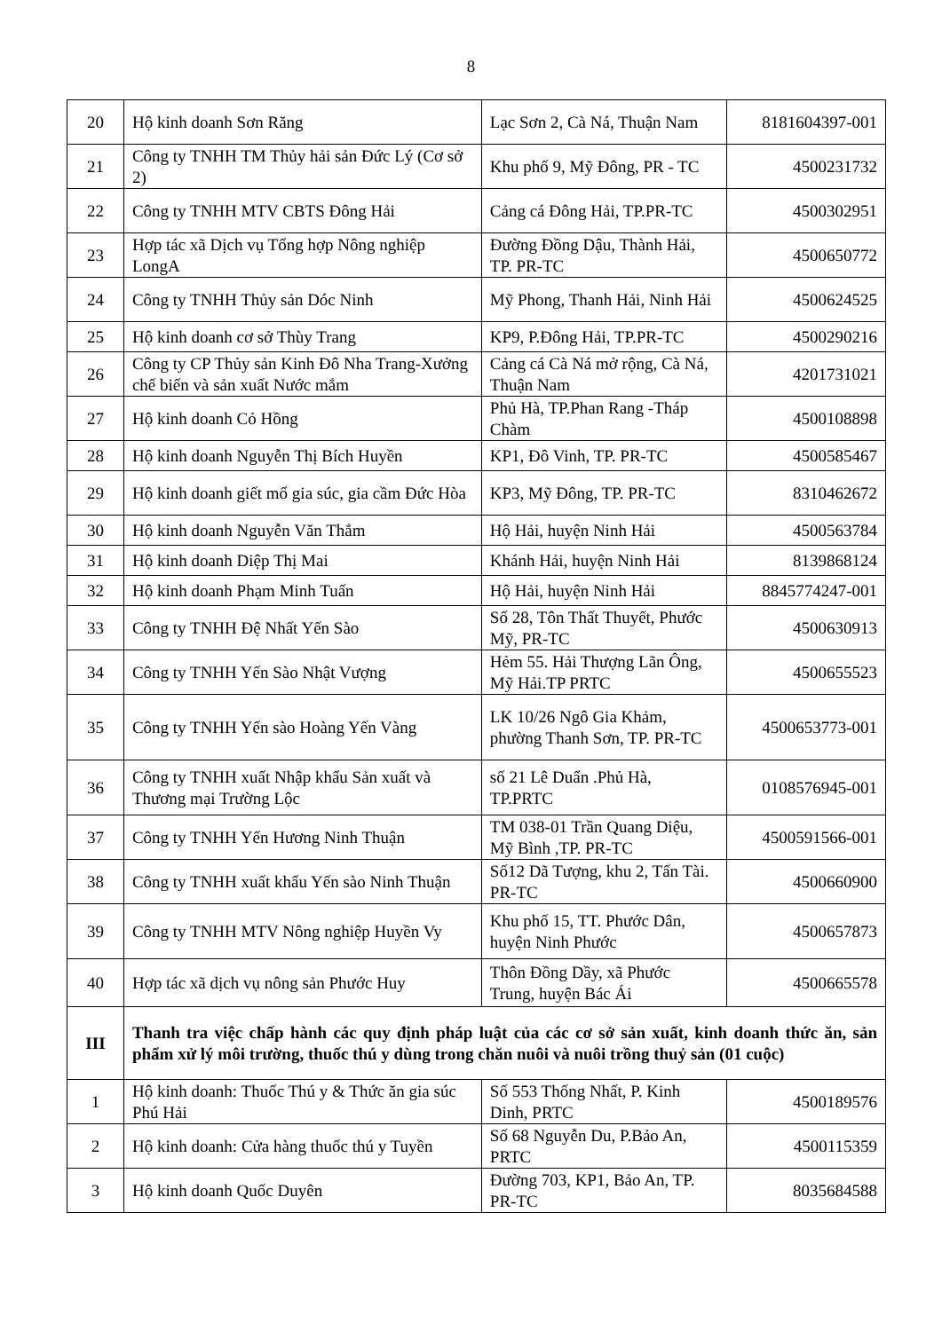8
| 20 | Hộ kinh doanh Sơn Răng | Lạc Sơn 2, Cà Ná, Thuận Nam | 8181604397-001 |
| 21 | Công ty TNHH TM Thủy hải sản Đức Lý (Cơ sở 2) | Khu phố 9, Mỹ Đông, PR - TC | 4500231732 |
| 22 | Công ty TNHH MTV CBTS Đông Hải | Cảng cá Đông Hải, TP.PR-TC | 4500302951 |
| 23 | Hợp tác xã Dịch vụ Tổng hợp Nông nghiệp LongA | Đường Đồng Dậu, Thành Hải, TP. PR-TC | 4500650772 |
| 24 | Công ty TNHH Thủy sản Dóc Ninh | Mỹ Phong, Thanh Hải, Ninh Hải | 4500624525 |
| 25 | Hộ kinh doanh cơ sở Thùy Trang | KP9, P.Đông Hải, TP.PR-TC | 4500290216 |
| 26 | Công ty CP Thủy sản Kinh Đô Nha Trang-Xưởng chế biến và sản xuất Nước mắm | Cảng cá Cà Ná mở rộng, Cà Ná, Thuận Nam | 4201731021 |
| 27 | Hộ kinh doanh Cỏ Hồng | Phủ Hà, TP.Phan Rang -Tháp Chàm | 4500108898 |
| 28 | Hộ kinh doanh Nguyễn Thị Bích Huyền | KP1, Đô Vinh, TP. PR-TC | 4500585467 |
| 29 | Hộ kinh doanh giết mổ gia súc, gia cầm Đức Hòa | KP3, Mỹ Đông, TP. PR-TC | 8310462672 |
| 30 | Hộ kinh doanh Nguyễn Văn Thắm | Hộ Hải, huyện Ninh Hải | 4500563784 |
| 31 | Hộ kinh doanh Diệp Thị Mai | Khánh Hải, huyện Ninh Hải | 8139868124 |
| 32 | Hộ kinh doanh Phạm Minh Tuấn | Hộ Hải, huyện Ninh Hải | 8845774247-001 |
| 33 | Công ty TNHH Đệ Nhất Yến Sào | Số 28, Tôn Thất Thuyết, Phước Mỹ, PR-TC | 4500630913 |
| 34 | Công ty TNHH Yến Sào Nhật Vượng | Hẻm 55. Hải Thượng Lãn Ông, Mỹ Hải.TP PRTC | 4500655523 |
| 35 | Công ty TNHH Yến sào Hoàng Yến Vàng | LK 10/26 Ngô Gia Khảm, phường Thanh Sơn, TP. PR-TC | 4500653773-001 |
| 36 | Công ty TNHH xuất Nhập khẩu Sản xuất và Thương mại Trường Lộc | số 21 Lê Duẩn .Phủ Hà, TP.PRTC | 0108576945-001 |
| 37 | Công ty TNHH Yến Hương Ninh Thuận | TM 038-01 Trần Quang Diệu, Mỹ Bình ,TP. PR-TC | 4500591566-001 |
| 38 | Công ty TNHH xuất khẩu Yến sào Ninh Thuận | Số12 Dã Tượng, khu 2, Tấn Tài. PR-TC | 4500660900 |
| 39 | Công ty TNHH MTV Nông nghiệp Huyền Vy | Khu phố 15, TT. Phước Dân, huyện Ninh Phước | 4500657873 |
| 40 | Hợp tác xã dịch vụ nông sản Phước Huy | Thôn Đồng Dầy, xã Phước Trung, huyện Bác Ái | 4500665578 |
| III | Thanh tra việc chấp hành các quy định pháp luật của các cơ sở sản xuất, kinh doanh thức ăn, sản phẩm xử lý môi trường, thuốc thú y dùng trong chăn nuôi và nuôi trồng thuỷ sản (01 cuộc) | | |
| 1 | Hộ kinh doanh: Thuốc Thú y & Thức ăn gia súc Phú Hải | Số 553 Thống Nhất, P. Kinh Dinh, PRTC | 4500189576 |
| 2 | Hộ kinh doanh: Cửa hàng thuốc thú y Tuyền | Số 68 Nguyễn Du, P.Bảo An, PRTC | 4500115359 |
| 3 | Hộ kinh doanh Quốc Duyên | Đường 703, KP1, Bảo An, TP. PR-TC | 8035684588 |